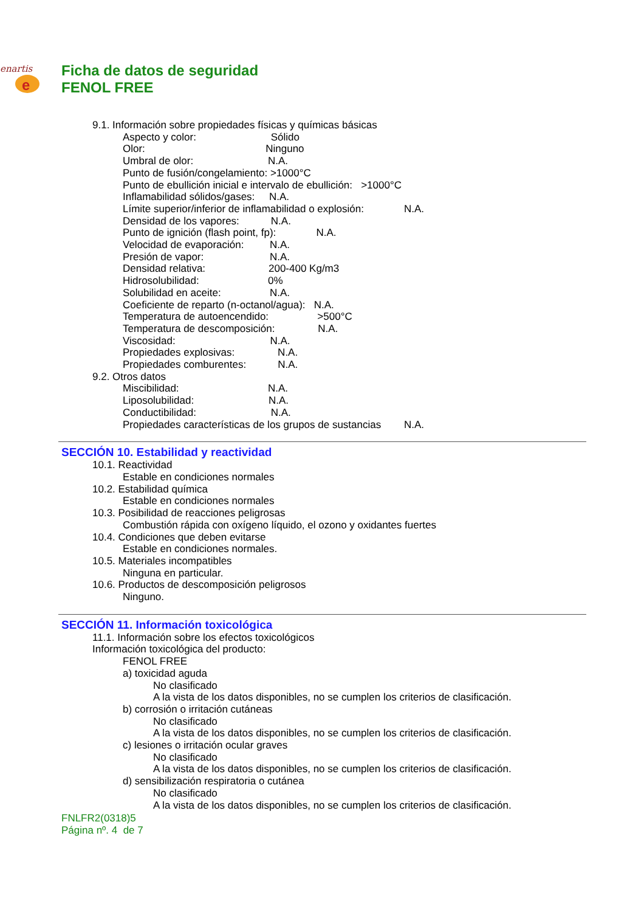enartis
e
Ficha de datos de seguridad
FENOL FREE
9.1. Información sobre propiedades físicas y químicas básicas
Aspecto y color: Sólido
Olor: Ninguno
Umbral de olor: N.A.
Punto de fusión/congelamiento: >1000°C
Punto de ebullición inicial e intervalo de ebullición: >1000°C
Inflamabilidad sólidos/gases: N.A.
Límite superior/inferior de inflamabilidad o explosión: N.A.
Densidad de los vapores: N.A.
Punto de ignición (flash point, fp): N.A.
Velocidad de evaporación: N.A.
Presión de vapor: N.A.
Densidad relativa: 200-400 Kg/m3
Hidrosolubilidad: 0%
Solubilidad en aceite: N.A.
Coeficiente de reparto (n-octanol/agua): N.A.
Temperatura de autoencendido: >500°C
Temperatura de descomposición: N.A.
Viscosidad: N.A.
Propiedades explosivas: N.A.
Propiedades comburentes: N.A.
9.2. Otros datos
Miscibilidad: N.A.
Liposolubilidad: N.A.
Conductibilidad: N.A.
Propiedades características de los grupos de sustancias N.A.
SECCIÓN 10. Estabilidad y reactividad
10.1. Reactividad
Estable en condiciones normales
10.2. Estabilidad química
Estable en condiciones normales
10.3. Posibilidad de reacciones peligrosas
Combustión rápida con oxígeno líquido, el ozono y oxidantes fuertes
10.4. Condiciones que deben evitarse
Estable en condiciones normales.
10.5. Materiales incompatibles
Ninguna en particular.
10.6. Productos de descomposición peligrosos
Ninguno.
SECCIÓN 11. Información toxicológica
11.1. Información sobre los efectos toxicológicos
Información toxicológica del producto:
FENOL FREE
a) toxicidad aguda
No clasificado
A la vista de los datos disponibles, no se cumplen los criterios de clasificación.
b) corrosión o irritación cutáneas
No clasificado
A la vista de los datos disponibles, no se cumplen los criterios de clasificación.
c) lesiones o irritación ocular graves
No clasificado
A la vista de los datos disponibles, no se cumplen los criterios de clasificación.
d) sensibilización respiratoria o cutánea
No clasificado
A la vista de los datos disponibles, no se cumplen los criterios de clasificación.
FNLFR2(0318)5
Página nº. 4 de 7